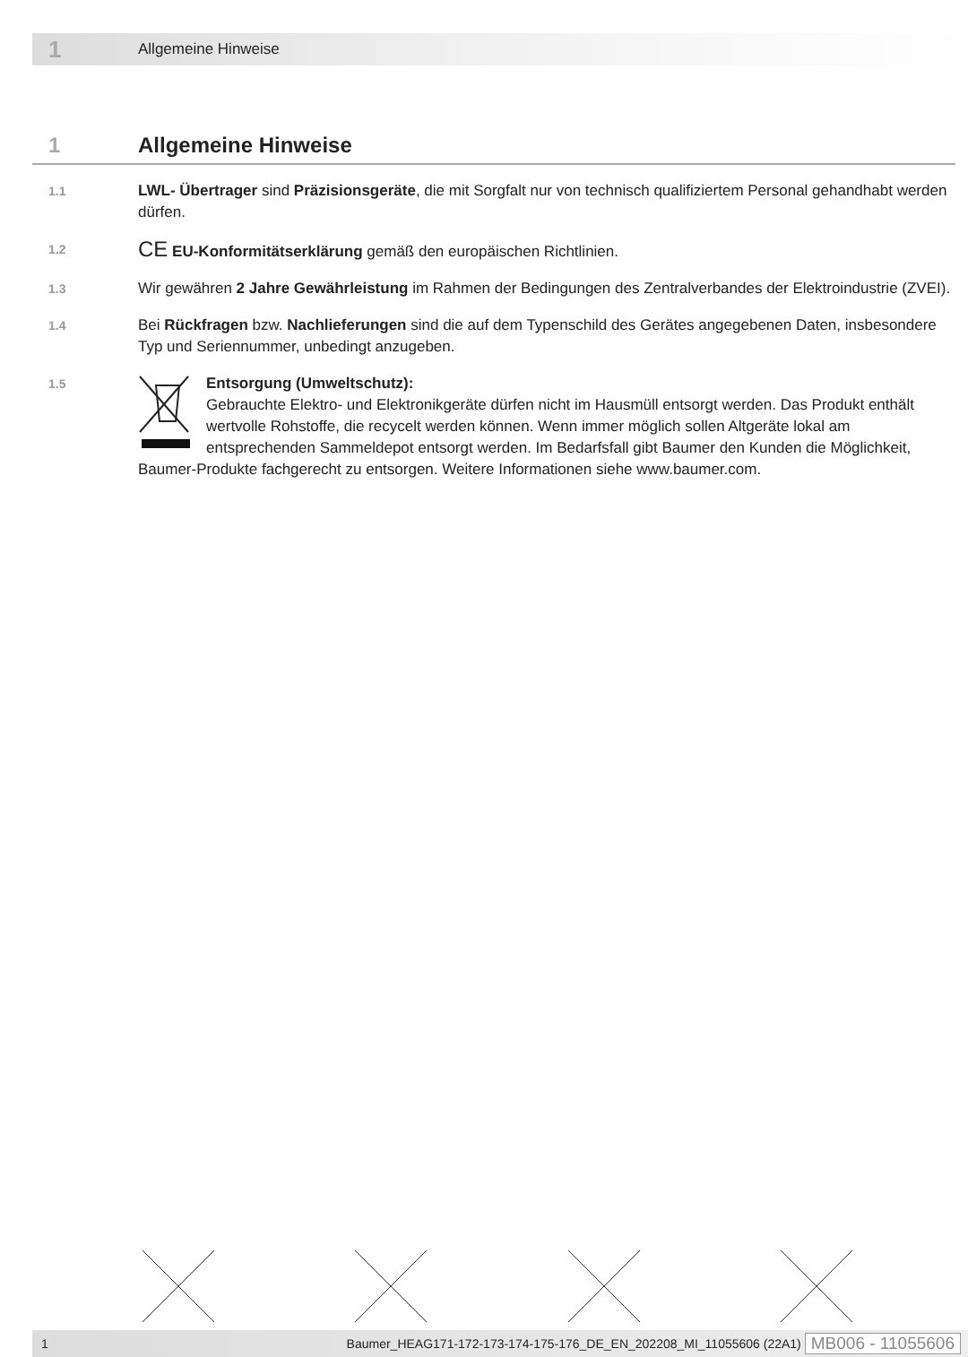1 Allgemeine Hinweise
1 Allgemeine Hinweise
1.1
LWL- Übertrager sind Präzisionsgeräte, die mit Sorgfalt nur von technisch qualifiziertem Personal gehandhabt werden dürfen.
1.2
CE EU-Konformitätserklärung gemäß den europäischen Richtlinien.
1.3
Wir gewähren 2 Jahre Gewährleistung im Rahmen der Bedingungen des Zentralverbandes der Elektroindustrie (ZVEI).
1.4
Bei Rückfragen bzw. Nachlieferungen sind die auf dem Typenschild des Gerätes angegebenen Daten, insbesondere Typ und Seriennummer, unbedingt anzugeben.
1.5
Entsorgung (Umweltschutz):
Gebrauchte Elektro- und Elektronikgeräte dürfen nicht im Hausmüll entsorgt werden. Das Produkt enthält wertvolle Rohstoffe, die recycelt werden können. Wenn immer möglich sollen Altgeräte lokal am entsprechenden Sammeldepot entsorgt werden. Im Bedarfsfall gibt Baumer den Kunden die Möglichkeit, Baumer-Produkte fachgerecht zu entsorgen. Weitere Informationen siehe www.baumer.com.
1 Baumer_HEAG171-172-173-174-175-176_DE_EN_202208_MI_11055606 (22A1) MB006 - 11055606